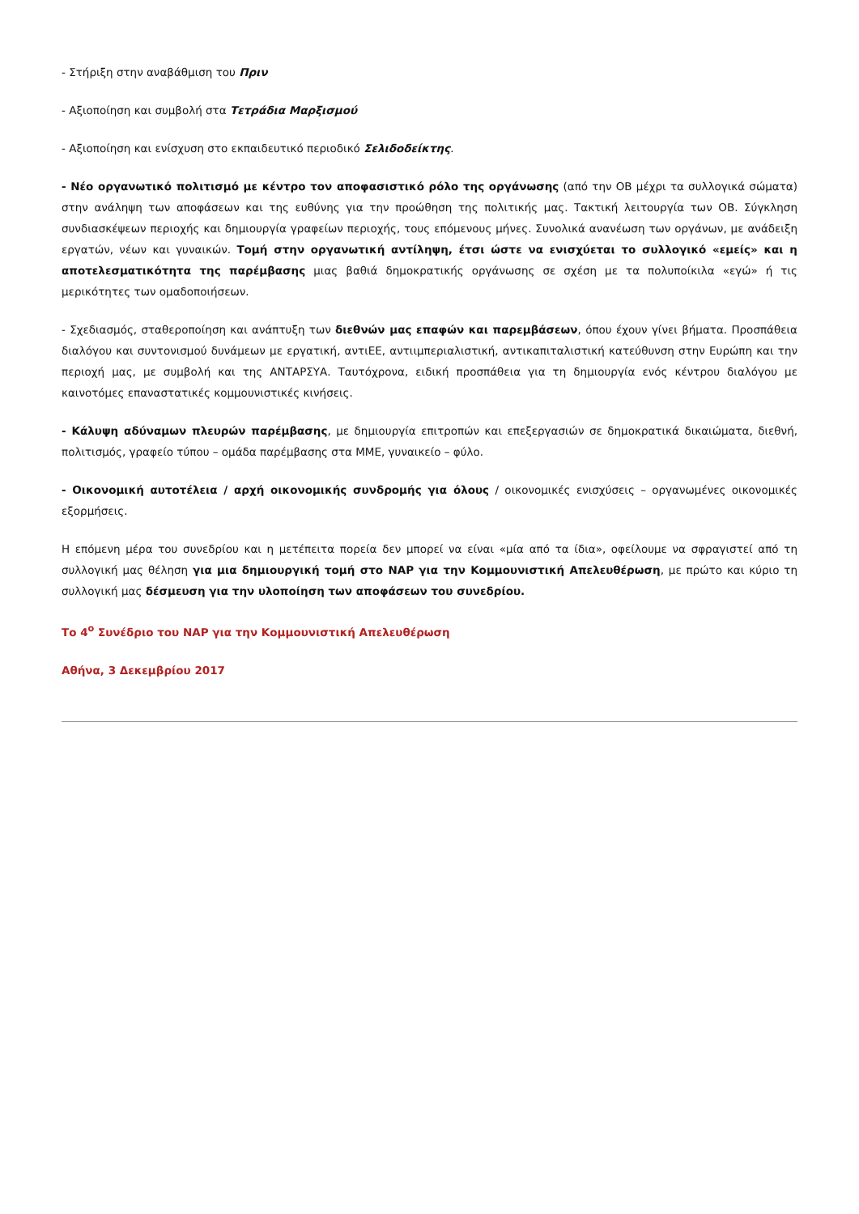- Στήριξη στην αναβάθμιση του Πριν
- Αξιοποίηση και συμβολή στα Τετράδια Μαρξισμού
- Αξιοποίηση και ενίσχυση στο εκπαιδευτικό περιοδικό Σελιδοδείκτης.
- Νέο οργανωτικό πολιτισμό με κέντρο τον αποφασιστικό ρόλο της οργάνωσης (από την ΟΒ μέχρι τα συλλογικά σώματα) στην ανάληψη των αποφάσεων και της ευθύνης για την προώθηση της πολιτικής μας. Τακτική λειτουργία των ΟΒ. Σύγκληση συνδιασκέψεων περιοχής και δημιουργία γραφείων περιοχής, τους επόμενους μήνες. Συνολικά ανανέωση των οργάνων, με ανάδειξη εργατών, νέων και γυναικών. Τομή στην οργανωτική αντίληψη, έτσι ώστε να ενισχύεται το συλλογικό «εμείς» και η αποτελεσματικότητα της παρέμβασης μιας βαθιά δημοκρατικής οργάνωσης σε σχέση με τα πολυποίκιλα «εγώ» ή τις μερικότητες των ομαδοποιήσεων.
- Σχεδιασμός, σταθεροποίηση και ανάπτυξη των διεθνών μας επαφών και παρεμβάσεων, όπου έχουν γίνει βήματα. Προσπάθεια διαλόγου και συντονισμού δυνάμεων με εργατική, αντιΕΕ, αντιιμπεριαλιστική, αντικαπιταλιστική κατεύθυνση στην Ευρώπη και την περιοχή μας, με συμβολή και της ΑΝΤΑΡΣΥΑ. Ταυτόχρονα, ειδική προσπάθεια για τη δημιουργία ενός κέντρου διαλόγου με καινοτόμες επαναστατικές κομμουνιστικές κινήσεις.
- Κάλυψη αδύναμων πλευρών παρέμβασης, με δημιουργία επιτροπών και επεξεργασιών σε δημοκρατικά δικαιώματα, διεθνή, πολιτισμός, γραφείο τύπου – ομάδα παρέμβασης στα ΜΜΕ, γυναικείο – φύλο.
- Οικονομική αυτοτέλεια / αρχή οικονομικής συνδρομής για όλους / οικονομικές ενισχύσεις – οργανωμένες οικονομικές εξορμήσεις.
Η επόμενη μέρα του συνεδρίου και η μετέπειτα πορεία δεν μπορεί να είναι «μία από τα ίδια», οφείλουμε να σφραγιστεί από τη συλλογική μας θέληση για μια δημιουργική τομή στο ΝΑΡ για την Κομμουνιστική Απελευθέρωση, με πρώτο και κύριο τη συλλογική μας δέσμευση για την υλοποίηση των αποφάσεων του συνεδρίου.
Το 4<sup>ο</sup> Συνέδριο του ΝΑΡ για την Κομμουνιστική Απελευθέρωση
Αθήνα, 3 Δεκεμβρίου 2017